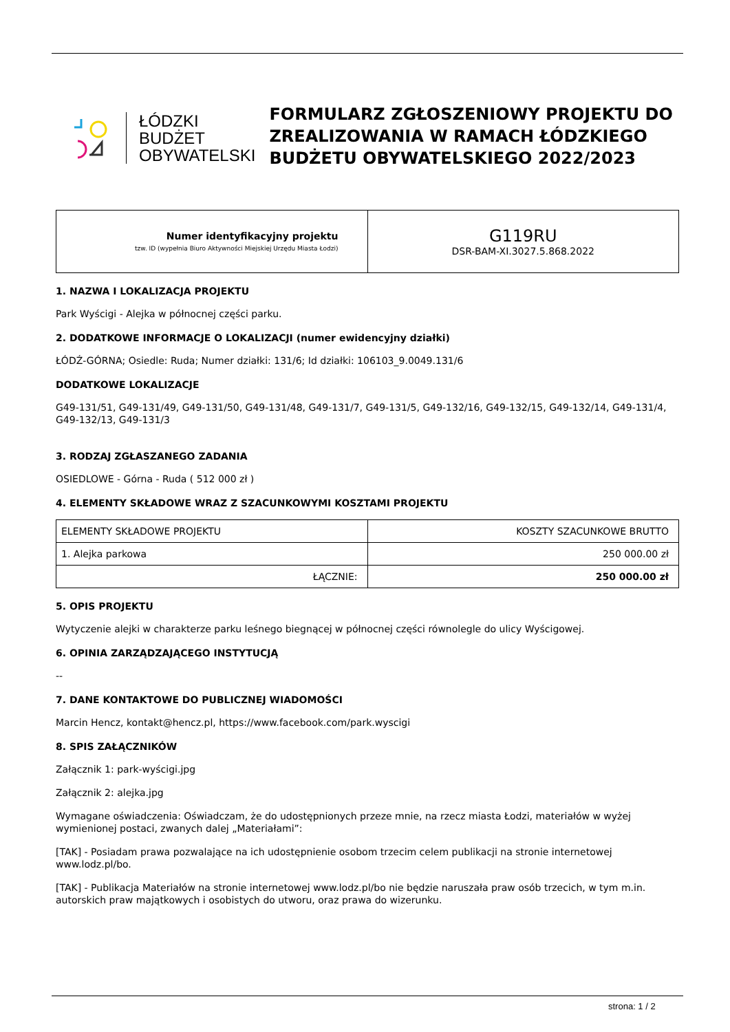ŁÓDZKI
BUDŻET
OBYWATELSKI
FORMULARZ ZGŁOSZENIOWY PROJEKTU DO ZREALIZOWANIA W RAMACH ŁÓDZKIEGO BUDŻETU OBYWATELSKIEGO 2022/2023
| Numer identyfikacyjny projektu tzw. ID (wypełnia Biuro Aktywności Miejskiej Urzędu Miasta Łodzi) | G119RU DSR-BAM-XI.3027.5.868.2022 |
1. NAZWA I LOKALIZACJA PROJEKTU
Park Wyścigi - Alejka w północnej części parku.
2. DODATKOWE INFORMACJE O LOKALIZACJI (numer ewidencyjny działki)
ŁÓDŹ-GÓRNA; Osiedle: Ruda; Numer działki: 131/6; Id działki: 106103_9.0049.131/6
DODATKOWE LOKALIZACJE
G49-131/51, G49-131/49, G49-131/50, G49-131/48, G49-131/7, G49-131/5, G49-132/16, G49-132/15, G49-132/14, G49-131/4, G49-132/13, G49-131/3
3. RODZAJ ZGŁASZANEGO ZADANIA
OSIEDLOWE - Górna - Ruda ( 512 000 zł )
4. ELEMENTY SKŁADOWE WRAZ Z SZACUNKOWYMI KOSZTAMI PROJEKTU
| ELEMENTY SKŁADOWE PROJEKTU | KOSZTY SZACUNKOWE BRUTTO |
| 1. Alejka parkowa | 250 000.00 zł |
| ŁĄCZNIE: | 250 000.00 zł |
5. OPIS PROJEKTU
Wytyczenie alejki w charakterze parku leśnego biegnącej w północnej części równolegle do ulicy Wyścigowej.
6. OPINIA ZARZĄDZAJĄCEGO INSTYTUCJĄ
--
7. DANE KONTAKTOWE DO PUBLICZNEJ WIADOMOŚCI
Marcin Hencz, kontakt@hencz.pl, https://www.facebook.com/park.wyscigi
8. SPIS ZAŁĄCZNIKÓW
Załącznik 1: park-wyścigi.jpg
Załącznik 2: alejka.jpg
Wymagane oświadczenia: Oświadczam, że do udostępnionych przeze mnie, na rzecz miasta Łodzi, materiałów w wyżej wymienionej postaci, zwanych dalej „Materiałami”:
[TAK] - Posiadam prawa pozwalające na ich udostępnienie osobom trzecim celem publikacji na stronie internetowej www.lodz.pl/bo.
[TAK] - Publikacja Materiałów na stronie internetowej www.lodz.pl/bo nie będzie naruszała praw osób trzecich, w tym m.in. autorskich praw majątkowych i osobistych do utworu, oraz prawa do wizerunku.
strona: 1 / 2